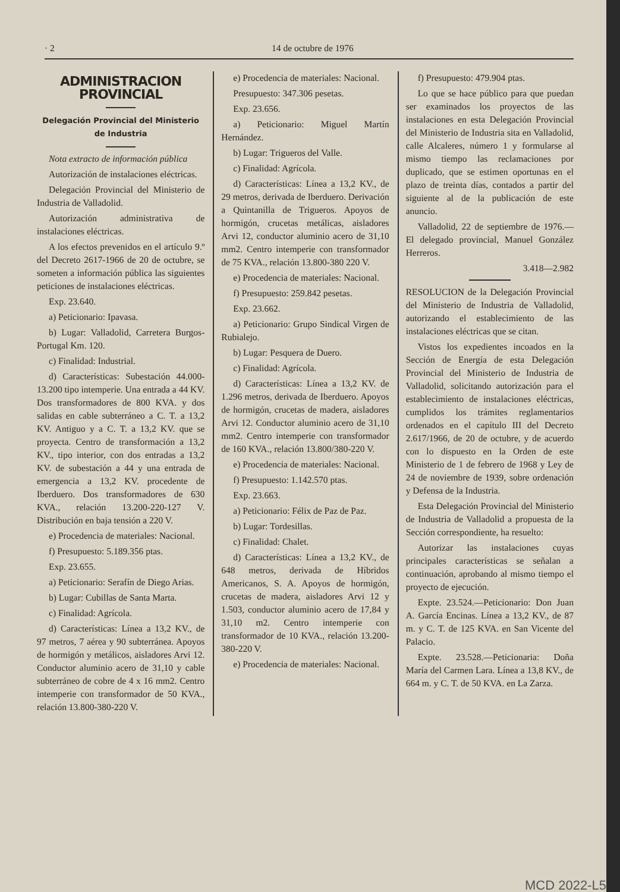· 2 14 de octubre de 1976
ADMINISTRACION PROVINCIAL
Delegación Provincial del Ministerio de Industria
Nota extracto de información pública
Autorización de instalaciones eléctricas.
Delegación Provincial del Ministerio de Industria de Valladolid.
Autorización administrativa de instalaciones eléctricas.
A los efectos prevenidos en el artículo 9.º del Decreto 2617-1966 de 20 de octubre, se someten a información pública las siguientes peticiones de instalaciones eléctricas.
Exp. 23.640.
a) Peticionario: Ipavasa.
b) Lugar: Valladolid, Carretera Burgos-Portugal Km. 120.
c) Finalidad: Industrial.
d) Características: Subestación 44.000-13.200 tipo intemperie. Una entrada a 44 KV. Dos transformadores de 800 KVA. y dos salidas en cable subterráneo a C. T. a 13,2 KV. Antiguo y a C. T. a 13,2 KV. que se proyecta. Centro de transformación a 13,2 KV., tipo interior, con dos entradas a 13,2 KV. de subestación a 44 y una entrada de emergencia a 13,2 KV. procedente de Iberduero. Dos transformadores de 630 KVA., relación 13.200-220-127 V. Distribución en baja tensión a 220 V.
e) Procedencia de materiales: Nacional.
f) Presupuesto: 5.189.356 ptas.
Exp. 23.655.
a) Peticionario: Serafín de Diego Arias.
b) Lugar: Cubillas de Santa Marta.
c) Finalidad: Agrícola.
d) Características: Línea a 13,2 KV., de 97 metros, 7 aérea y 90 subterránea. Apoyos de hormigón y metálicos, aisladores Arvi 12. Conductor aluminio acero de 31,10 y cable subterráneo de cobre de 4 x 16 mm2. Centro intemperie con transformador de 50 KVA., relación 13.800-380-220 V.
e) Procedencia de materiales: Nacional.
Presupuesto: 347.306 pesetas.
Exp. 23.656.
a) Peticionario: Miguel Martín Hernández.
b) Lugar: Trigueros del Valle.
c) Finalidad: Agrícola.
d) Características: Línea a 13,2 KV., de 29 metros, derivada de Iberduero. Derivación a Quintanilla de Trigueros. Apoyos de hormigón, crucetas metálicas, aisladores Arvi 12, conductor aluminio acero de 31,10 mm2. Centro intemperie con transformador de 75 KVA., relación 13.800-380 220 V.
e) Procedencia de materiales: Nacional.
f) Presupuesto: 259.842 pesetas.
Exp. 23.662.
a) Peticionario: Grupo Sindical Virgen de Rubialejo.
b) Lugar: Pesquera de Duero.
c) Finalidad: Agrícola.
d) Características: Línea a 13,2 KV. de 1.296 metros, derivada de Iberduero. Apoyos de hormigón, crucetas de madera, aisladores Arvi 12. Conductor aluminio acero de 31,10 mm2. Centro intemperie con transformador de 160 KVA., relación 13.800/380-220 V.
e) Procedencia de materiales: Nacional.
f) Presupuesto: 1.142.570 ptas.
Exp. 23.663.
a) Peticionario: Félix de Paz de Paz.
b) Lugar: Tordesillas.
c) Finalidad: Chalet.
d) Características: Línea a 13,2 KV., de 648 metros, derivada de Híbridos Americanos, S. A. Apoyos de hormigón, crucetas de madera, aisladores Arvi 12 y 1.503, conductor aluminio acero de 17,84 y 31,10 m2. Centro intemperie con transformador de 10 KVA., relación 13.200-380-220 V.
e) Procedencia de materiales: Nacional.
f) Presupuesto: 479.904 ptas.
Lo que se hace público para que puedan ser examinados los proyectos de las instalaciones en esta Delegación Provincial del Ministerio de Industria sita en Valladolid, calle Alcaleres, número 1 y formularse al mismo tiempo las reclamaciones por duplicado, que se estimen oportunas en el plazo de treinta días, contados a partir del siguiente al de la publicación de este anuncio.
Valladolid, 22 de septiembre de 1976.—El delegado provincial, Manuel González Herreros.
3.418—2.982
RESOLUCION de la Delegación Provincial del Ministerio de Industria de Valladolid, autorizando el establecimiento de las instalaciones eléctricas que se citan.
Vistos los expedientes incoados en la Sección de Energía de esta Delegación Provincial del Ministerio de Industria de Valladolid, solicitando autorización para el establecimiento de instalaciones eléctricas, cumplidos los trámites reglamentarios ordenados en el capítulo III del Decreto 2.617/1966, de 20 de octubre, y de acuerdo con lo dispuesto en la Orden de este Ministerio de 1 de febrero de 1968 y Ley de 24 de noviembre de 1939, sobre ordenación y Defensa de la Industria.
Esta Delegación Provincial del Ministerio de Industria de Valladolid a propuesta de la Sección correspondiente, ha resuelto:
Autorizar las instalaciones cuyas principales características se señalan a continuación, aprobando al mismo tiempo el proyecto de ejecución.
Expte. 23.524.—Peticionario: Don Juan A. García Encinas. Línea a 13,2 KV., de 87 m. y C. T. de 125 KVA. en San Vicente del Palacio.
Expte. 23.528.—Peticionaria: Doña María del Carmen Lara. Línea a 13,8 KV., de 664 m. y C. T. de 50 KVA. en La Zarza.
MCD 2022-L5